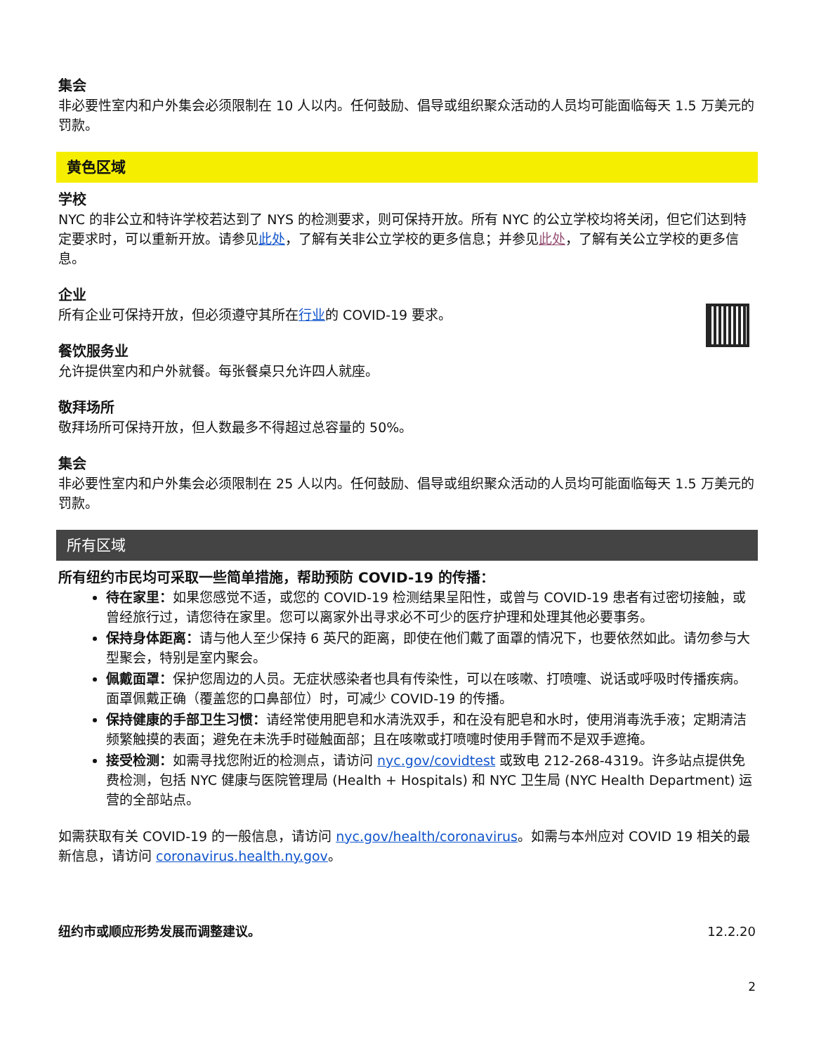集会
非必要性室内和户外集会必须限制在 10 人以内。任何鼓励、倡导或组织聚众活动的人员均可能面临每天 1.5 万美元的罚款。
黄色区域
学校
NYC 的非公立和特许学校若达到了 NYS 的检测要求，则可保持开放。所有 NYC 的公立学校均将关闭，但它们达到特定要求时，可以重新开放。请参见此处，了解有关非公立学校的更多信息；并参见此处，了解有关公立学校的更多信息。
企业
所有企业可保持开放，但必须遵守其所在行业的 COVID-19 要求。
餐饮服务业
允许提供室内和户外就餐。每张餐桌只允许四人就座。
敬拜场所
敬拜场所可保持开放，但人数最多不得超过总容量的 50%。
集会
非必要性室内和户外集会必须限制在 25 人以内。任何鼓励、倡导或组织聚众活动的人员均可能面临每天 1.5 万美元的罚款。
所有区域
所有纽约市民均可采取一些简单措施，帮助预防 COVID-19 的传播：
待在家里：如果您感觉不适，或您的 COVID-19 检测结果呈阳性，或曾与 COVID-19 患者有过密切接触，或曾经旅行过，请您待在家里。您可以离家外出寻求必不可少的医疗护理和处理其他必要事务。
保持身体距离：请与他人至少保持 6 英尺的距离，即使在他们戴了面罩的情况下，也要依然如此。请勿参与大型聚会，特别是室内聚会。
佩戴面罩：保护您周边的人员。无症状感染者也具有传染性，可以在咳嗽、打喷嚏、说话或呼吸时传播疾病。面罩佩戴正确（覆盖您的口鼻部位）时，可减少 COVID-19 的传播。
保持健康的手部卫生习惯：请经常使用肥皂和水清洗双手，和在没有肥皂和水时，使用消毒洗手液；定期清洁频繁触摸的表面；避免在未洗手时碰触面部；且在咳嗽或打喷嚏时使用手臂而不是双手遮掩。
接受检测：如需寻找您附近的检测点，请访问 nyc.gov/covidtest 或致电 212-268-4319。许多站点提供免费检测，包括 NYC 健康与医院管理局 (Health + Hospitals) 和 NYC 卫生局 (NYC Health Department) 运营的全部站点。
如需获取有关 COVID-19 的一般信息，请访问 nyc.gov/health/coronavirus。如需与本州应对 COVID 19 相关的最新信息，请访问 coronavirus.health.ny.gov。
纽约市或顺应形势发展而调整建议。 12.2.20
2